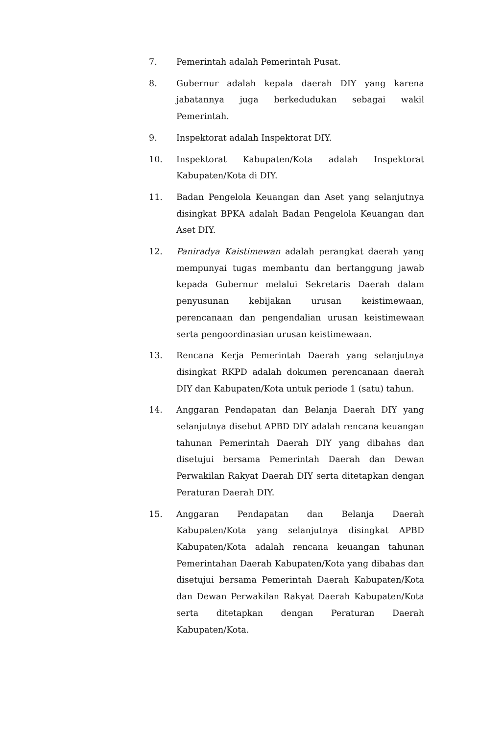7. Pemerintah adalah Pemerintah Pusat.
8. Gubernur adalah kepala daerah DIY yang karena jabatannya juga berkedudukan sebagai wakil Pemerintah.
9. Inspektorat adalah Inspektorat DIY.
10. Inspektorat Kabupaten/Kota adalah Inspektorat Kabupaten/Kota di DIY.
11. Badan Pengelola Keuangan dan Aset yang selanjutnya disingkat BPKA adalah Badan Pengelola Keuangan dan Aset DIY.
12. Paniradya Kaistimewan adalah perangkat daerah yang mempunyai tugas membantu dan bertanggung jawab kepada Gubernur melalui Sekretaris Daerah dalam penyusunan kebijakan urusan keistimewaan, perencanaan dan pengendalian urusan keistimewaan serta pengoordinasian urusan keistimewaan.
13. Rencana Kerja Pemerintah Daerah yang selanjutnya disingkat RKPD adalah dokumen perencanaan daerah DIY dan Kabupaten/Kota untuk periode 1 (satu) tahun.
14. Anggaran Pendapatan dan Belanja Daerah DIY yang selanjutnya disebut APBD DIY adalah rencana keuangan tahunan Pemerintah Daerah DIY yang dibahas dan disetujui bersama Pemerintah Daerah dan Dewan Perwakilan Rakyat Daerah DIY serta ditetapkan dengan Peraturan Daerah DIY.
15. Anggaran Pendapatan dan Belanja Daerah Kabupaten/Kota yang selanjutnya disingkat APBD Kabupaten/Kota adalah rencana keuangan tahunan Pemerintahan Daerah Kabupaten/Kota yang dibahas dan disetujui bersama Pemerintah Daerah Kabupaten/Kota dan Dewan Perwakilan Rakyat Daerah Kabupaten/Kota serta ditetapkan dengan Peraturan Daerah Kabupaten/Kota.